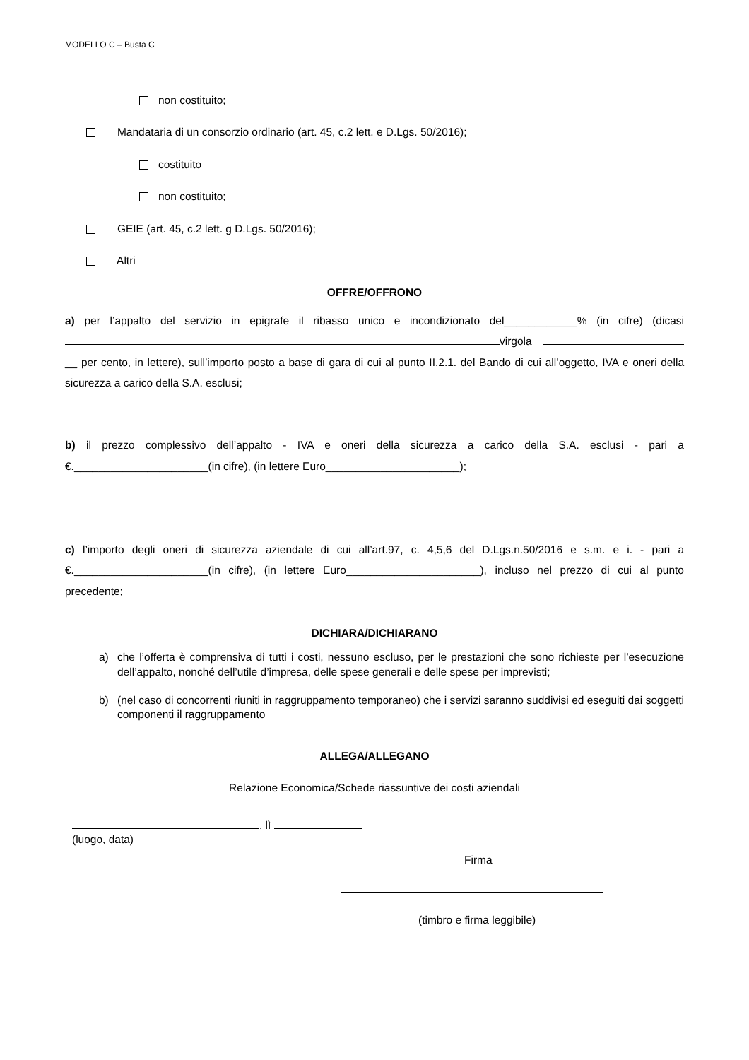MODELLO C – Busta C
non costituito;
Mandataria di un consorzio ordinario (art. 45, c.2 lett. e D.Lgs. 50/2016);
costituito
non costituito;
GEIE (art. 45, c.2 lett. g D.Lgs. 50/2016);
Altri
OFFRE/OFFRONO
a) per l’appalto del servizio in epigrafe il ribasso unico e incondizionato del____________% (in cifre) (dicasi virgola __ per cento, in lettere), sull’importo posto a base di gara di cui al punto II.2.1. del Bando di cui all’oggetto, IVA e oneri della sicurezza a carico della S.A. esclusi;
b) il prezzo complessivo dell’appalto - IVA e oneri della sicurezza a carico della S.A. esclusi - pari a €.______________________(in cifre), (in lettere Euro______________________);
c) l’importo degli oneri di sicurezza aziendale di cui all’art.97, c. 4,5,6 del D.Lgs.n.50/2016 e s.m. e i. - pari a €.______________________(in cifre), (in lettere Euro______________________), incluso nel prezzo di cui al punto precedente;
DICHIARA/DICHIARANO
a) che l’offerta è comprensiva di tutti i costi, nessuno escluso, per le prestazioni che sono richieste per l’esecuzione dell’appalto, nonché dell’utile d’impresa, delle spese generali e delle spese per imprevisti;
b) (nel caso di concorrenti riuniti in raggruppamento temporaneo) che i servizi saranno suddivisi ed eseguiti dai soggetti componenti il raggruppamento
ALLEGA/ALLEGANO
Relazione Economica/Schede riassuntive dei costi aziendali
, lì
(luogo, data)
Firma
(timbro e firma leggibile)